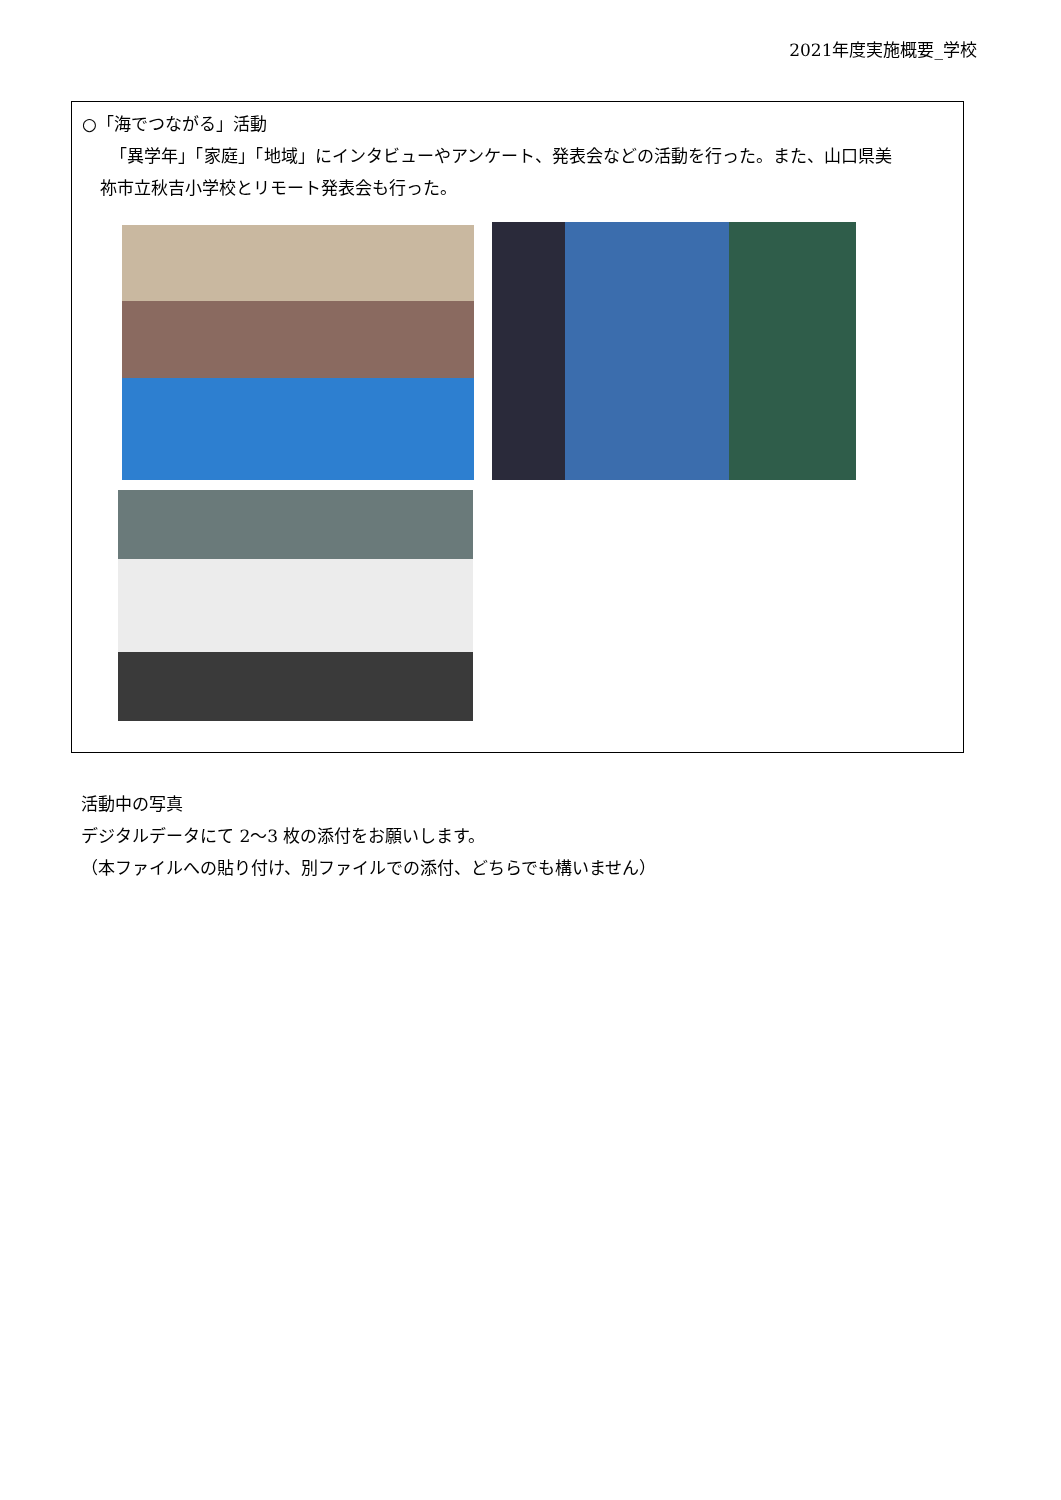2021年度実施概要_学校
○「海でつながる」活動
「異学年」「家庭」「地域」にインタビューやアンケート、発表会などの活動を行った。また、山口県美
祢市立秋吉小学校とリモート発表会も行った。
活動中の写真
デジタルデータにて 2～3 枚の添付をお願いします。
（本ファイルへの貼り付け、別ファイルでの添付、どちらでも構いません）